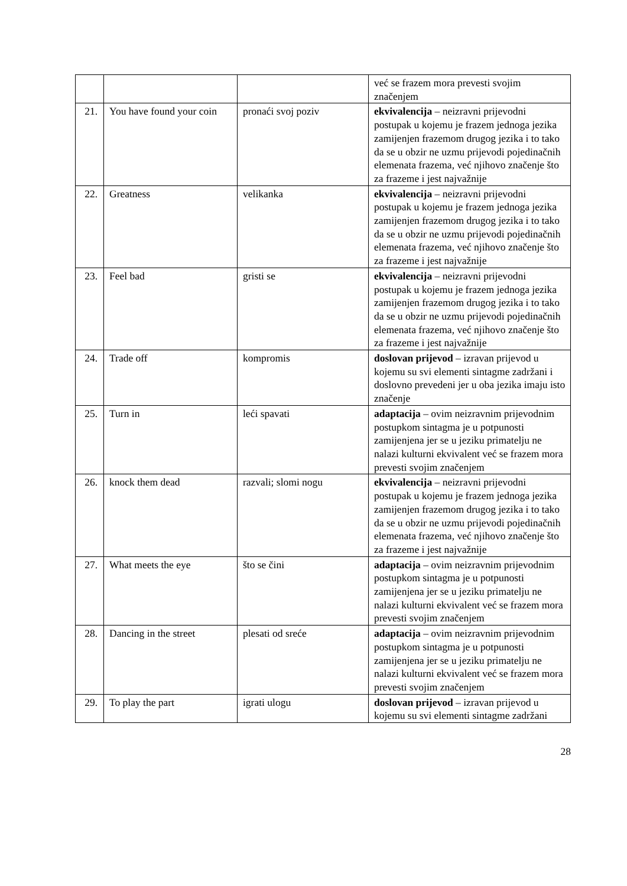| | | | već se frazem mora prevesti svojim značenjem |
| 21. | You have found your coin | pronaći svoj poziv | ekvivalencija – neizravni prijevodni postupak u kojemu je frazem jednoga jezika zamijenjen frazemom drugog jezika i to tako da se u obzir ne uzmu prijevodi pojedinačnih elemenata frazema, već njihovo značenje što za frazeme i jest najvažnije |
| 22. | Greatness | velikanka | ekvivalencija – neizravni prijevodni postupak u kojemu je frazem jednoga jezika zamijenjen frazemom drugog jezika i to tako da se u obzir ne uzmu prijevodi pojedinačnih elemenata frazema, već njihovo značenje što za frazeme i jest najvažnije |
| 23. | Feel bad | gristi se | ekvivalencija – neizravni prijevodni postupak u kojemu je frazem jednoga jezika zamijenjen frazemom drugog jezika i to tako da se u obzir ne uzmu prijevodi pojedinačnih elemenata frazema, već njihovo značenje što za frazeme i jest najvažnije |
| 24. | Trade off | kompromis | doslovan prijevod – izravan prijevod u kojemu su svi elementi sintagme zadržani i doslovno prevedeni jer u oba jezika imaju isto značenje |
| 25. | Turn in | leći spavati | adaptacija – ovim neizravnim prijevodnim postupkom sintagma je u potpunosti zamijenjena jer se u jeziku primatelju ne nalazi kulturni ekvivalent već se frazem mora prevesti svojim značenjem |
| 26. | knock them dead | razvali; slomi nogu | ekvivalencija – neizravni prijevodni postupak u kojemu je frazem jednoga jezika zamijenjen frazemom drugog jezika i to tako da se u obzir ne uzmu prijevodi pojedinačnih elemenata frazema, već njihovo značenje što za frazeme i jest najvažnije |
| 27. | What meets the eye | što se čini | adaptacija – ovim neizravnim prijevodnim postupkom sintagma je u potpunosti zamijenjena jer se u jeziku primatelju ne nalazi kulturni ekvivalent već se frazem mora prevesti svojim značenjem |
| 28. | Dancing in the street | plesati od sreće | adaptacija – ovim neizravnim prijevodnim postupkom sintagma je u potpunosti zamijenjena jer se u jeziku primatelju ne nalazi kulturni ekvivalent već se frazem mora prevesti svojim značenjem |
| 29. | To play the part | igrati ulogu | doslovan prijevod – izravan prijevod u kojemu su svi elementi sintagme zadržani |
28